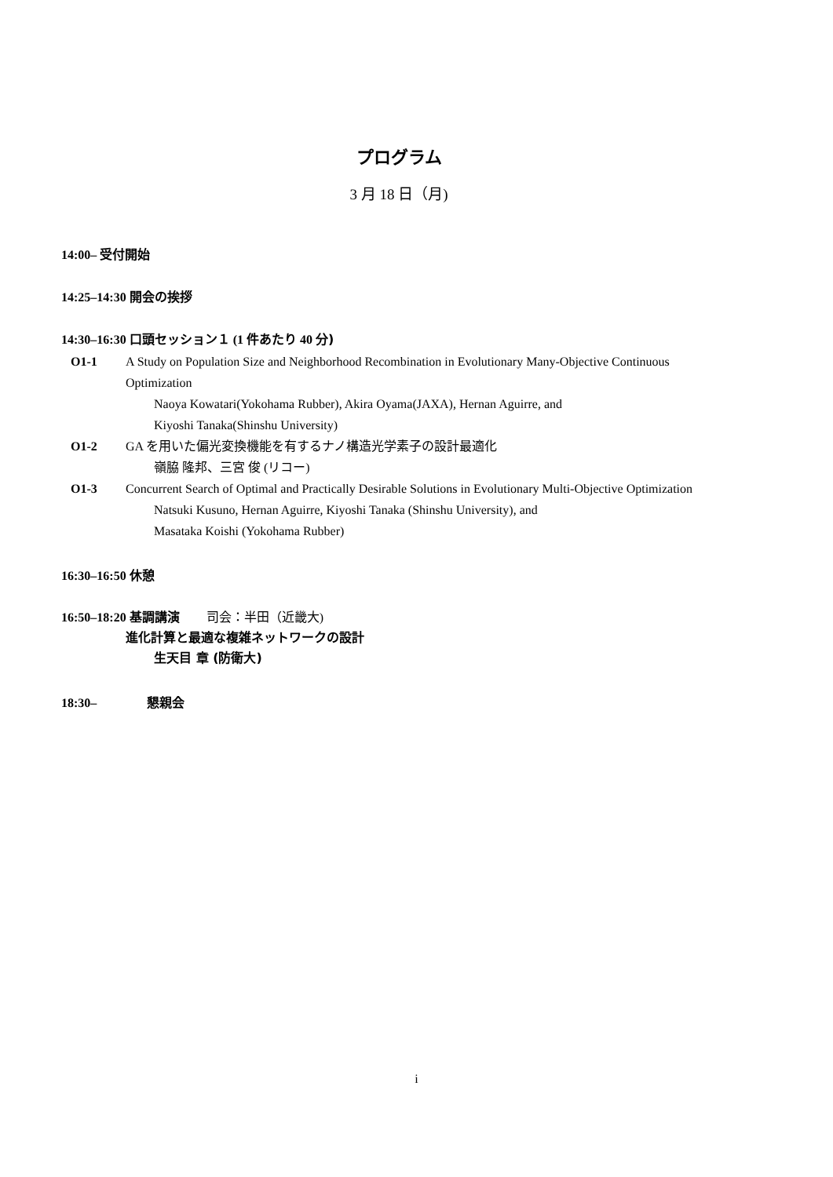プログラム
3 月 18 日（月)
14:00– 受付開始
14:25–14:30 開会の挨拶
14:30–16:30 口頭セッション１ (1 件あたり 40 分)
O1-1 A Study on Population Size and Neighborhood Recombination in Evolutionary Many-Objective Continuous Optimization
Naoya Kowatari(Yokohama Rubber), Akira Oyama(JAXA), Hernan Aguirre, and
Kiyoshi Tanaka(Shinshu University)
O1-2 GA を用いた偏光変換機能を有するナノ構造光学素子の設計最適化
嶺脇 隆邦、三宮 俊 (リコー)
O1-3 Concurrent Search of Optimal and Practically Desirable Solutions in Evolutionary Multi-Objective Optimization
Natsuki Kusuno, Hernan Aguirre, Kiyoshi Tanaka (Shinshu University), and
Masataka Koishi (Yokohama Rubber)
16:30–16:50 休憩
16:50–18:20 基調講演 司会：半田（近畿大)
進化計算と最適な複雑ネットワークの設計
生天目 章 (防衛大)
18:30– 懇親会
i